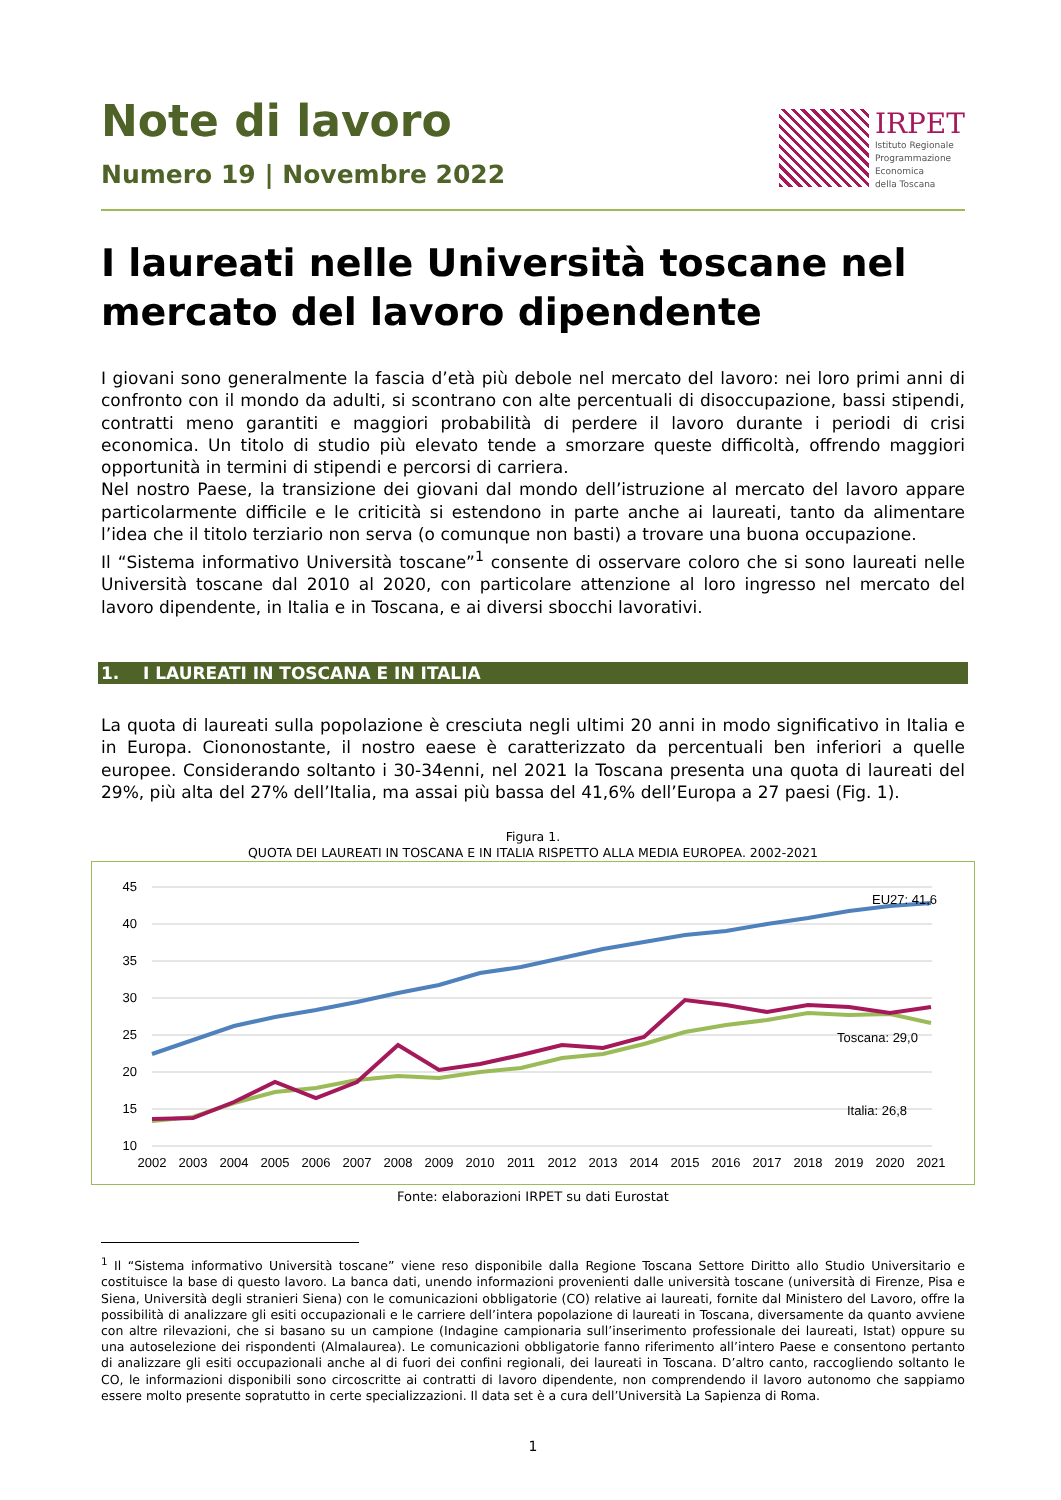Note di lavoro
Numero 19 | Novembre 2022
IRPET
Istituto Regionale
Programmazione
Economica
della Toscana
I laureati nelle Università toscane nel mercato del lavoro dipendente
I giovani sono generalmente la fascia d’età più debole nel mercato del lavoro: nei loro primi anni di confronto con il mondo da adulti, si scontrano con alte percentuali di disoccupazione, bassi stipendi, contratti meno garantiti e maggiori probabilità di perdere il lavoro durante i periodi di crisi economica. Un titolo di studio più elevato tende a smorzare queste difficoltà, offrendo maggiori opportunità in termini di stipendi e percorsi di carriera.
Nel nostro Paese, la transizione dei giovani dal mondo dell’istruzione al mercato del lavoro appare particolarmente difficile e le criticità si estendono in parte anche ai laureati, tanto da alimentare l’idea che il titolo terziario non serva (o comunque non basti) a trovare una buona occupazione.
Il “Sistema informativo Università toscane”<sup>1</sup> consente di osservare coloro che si sono laureati nelle Università toscane dal 2010 al 2020, con particolare attenzione al loro ingresso nel mercato del lavoro dipendente, in Italia e in Toscana, e ai diversi sbocchi lavorativi.
1. I LAUREATI IN TOSCANA E IN ITALIA
La quota di laureati sulla popolazione è cresciuta negli ultimi 20 anni in modo significativo in Italia e in Europa. Ciononostante, il nostro eaese è caratterizzato da percentuali ben inferiori a quelle europee. Considerando soltanto i 30-34enni, nel 2021 la Toscana presenta una quota di laureati del 29%, più alta del 27% dell’Italia, ma assai più bassa del 41,6% dell’Europa a 27 paesi (Fig. 1).
Figura 1.
QUOTA DEI LAUREATI IN TOSCANA E IN ITALIA RISPETTO ALLA MEDIA EUROPEA. 2002-2021
45
40
35
30
25
20
15
10
2002
2003
2004
2005
2006
2007
2008
2009
2010
2011
2012
2013
2014
2015
2016
2017
2018
2019
2020
2021
EU27: 41,6
Toscana: 29,0
Italia: 26,8
Fonte: elaborazioni IRPET su dati Eurostat
<sup>1</sup> Il “Sistema informativo Università toscane” viene reso disponibile dalla Regione Toscana Settore Diritto allo Studio Universitario e costituisce la base di questo lavoro. La banca dati, unendo informazioni provenienti dalle università toscane (università di Firenze, Pisa e Siena, Università degli stranieri Siena) con le comunicazioni obbligatorie (CO) relative ai laureati, fornite dal Ministero del Lavoro, offre la possibilità di analizzare gli esiti occupazionali e le carriere dell’intera popolazione di laureati in Toscana, diversamente da quanto avviene con altre rilevazioni, che si basano su un campione (Indagine campionaria sull’inserimento professionale dei laureati, Istat) oppure su una autoselezione dei rispondenti (Almalaurea). Le comunicazioni obbligatorie fanno riferimento all’intero Paese e consentono pertanto di analizzare gli esiti occupazionali anche al di fuori dei confini regionali, dei laureati in Toscana. D’altro canto, raccogliendo soltanto le CO, le informazioni disponibili sono circoscritte ai contratti di lavoro dipendente, non comprendendo il lavoro autonomo che sappiamo essere molto presente sopratutto in certe specializzazioni. Il data set è a cura dell’Università La Sapienza di Roma.
1